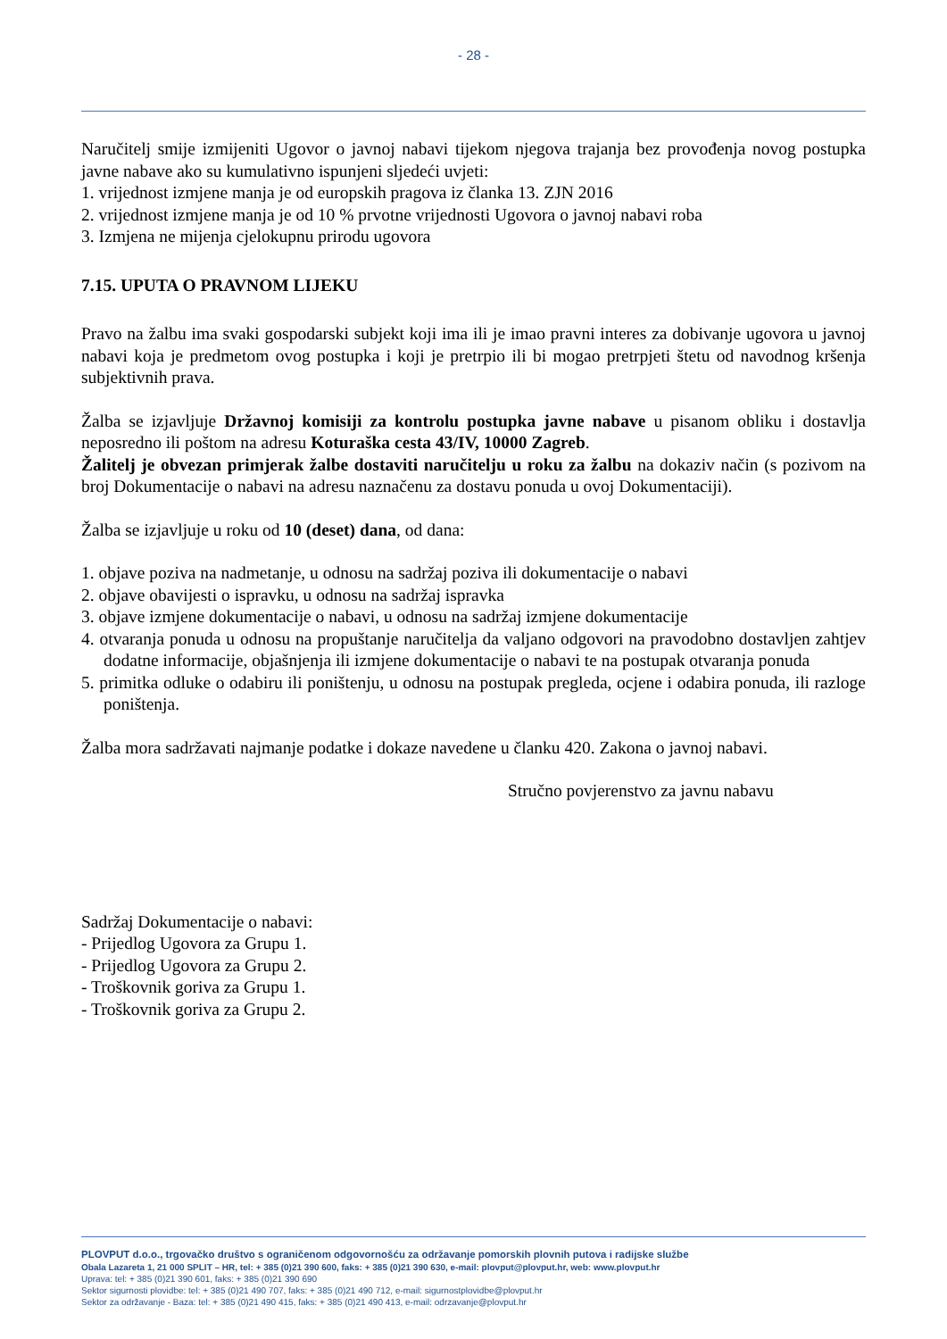- 28 -
Naručitelj smije izmijeniti Ugovor o javnoj nabavi tijekom njegova trajanja bez provođenja novog postupka javne nabave ako su kumulativno ispunjeni sljedeći uvjeti:
1. vrijednost izmjene manja je od europskih pragova iz članka 13. ZJN 2016
2. vrijednost izmjene manja je od 10 % prvotne vrijednosti Ugovora o javnoj nabavi roba
3. Izmjena ne mijenja cjelokupnu prirodu ugovora
7.15. UPUTA O PRAVNOM LIJEKU
Pravo na žalbu ima svaki gospodarski subjekt koji ima ili je imao pravni interes za dobivanje ugovora u javnoj nabavi koja je predmetom ovog postupka i koji je pretrpio ili bi mogao pretrpjeti štetu od navodnog kršenja subjektivnih prava.
Žalba se izjavljuje Državnoj komisiji za kontrolu postupka javne nabave u pisanom obliku i dostavlja neposredno ili poštom na adresu Koturaška cesta 43/IV, 10000 Zagreb.
Žalitelj je obvezan primjerak žalbe dostaviti naručitelju u roku za žalbu na dokaziv način (s pozivom na broj Dokumentacije o nabavi na adresu naznačenu za dostavu ponuda u ovoj Dokumentaciji).
Žalba se izjavljuje u roku od 10 (deset) dana, od dana:
1. objave poziva na nadmetanje, u odnosu na sadržaj poziva ili dokumentacije o nabavi
2. objave obavijesti o ispravku, u odnosu na sadržaj ispravka
3. objave izmjene dokumentacije o nabavi, u odnosu na sadržaj izmjene dokumentacije
4. otvaranja ponuda u odnosu na propuštanje naručitelja da valjano odgovori na pravodobno dostavljen zahtjev dodatne informacije, objašnjenja ili izmjene dokumentacije o nabavi te na postupak otvaranja ponuda
5. primitka odluke o odabiru ili poništenju, u odnosu na postupak pregleda, ocjene i odabira ponuda, ili razloge poništenja.
Žalba mora sadržavati najmanje podatke i dokaze navedene u članku 420. Zakona o javnoj nabavi.
Stručno povjerenstvo za javnu nabavu
Sadržaj Dokumentacije o nabavi:
- Prijedlog Ugovora za Grupu 1.
- Prijedlog Ugovora za Grupu 2.
- Troškovnik goriva za Grupu 1.
- Troškovnik goriva za Grupu 2.
PLOVPUT d.o.o., trgovačko društvo s ograničenom odgovornošću za održavanje pomorskih plovnih putova i radijske službe
Obala Lazareta 1, 21 000 SPLIT – HR, tel: + 385 (0)21 390 600, faks: + 385 (0)21 390 630, e-mail: plovput@plovput.hr, web: www.plovput.hr
Uprava: tel: + 385 (0)21 390 601, faks: + 385 (0)21 390 690
Sektor sigurnosti plovidbe: tel: + 385 (0)21 490 707, faks: + 385 (0)21 490 712, e-mail: sigurnostplovidbe@plovput.hr
Sektor za održavanje - Baza: tel: + 385 (0)21 490 415, faks: + 385 (0)21 490 413, e-mail: odrzavanje@plovput.hr